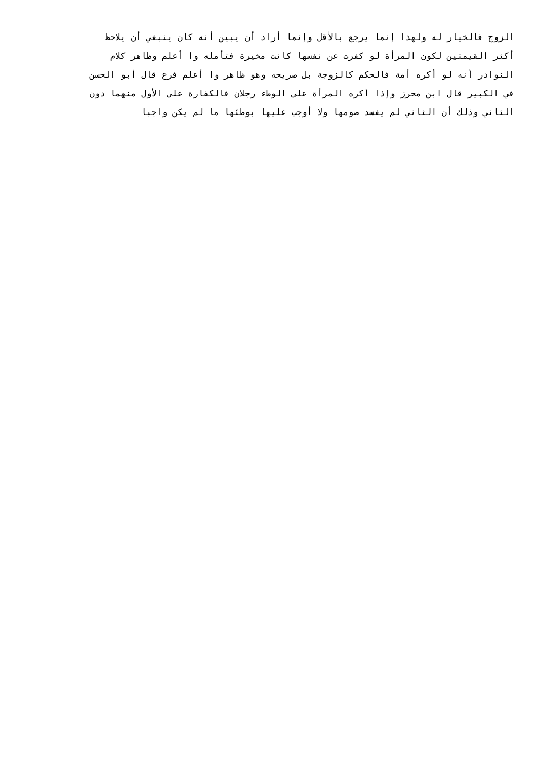الزوج فالخيار له ولهذا إنما يرجع بالأقل وإنما أراد أن يبين أنه كان ينبغي أن يلاحظ
أكثر القيمتين لكون المرأة لو كفرت عن نفسها كانت مخيرة فتأمله وا أعلم وظاهر كلام
النوادر أنه لو أكره أمة فالحكم كالزوجة بل صريحه وهو ظاهر وا أعلم فرع قال أبو الحسن
في الكبير قال ابن محرز وإذا أكره المرأة على الوطء رجلان فالكفارة على الأول منهما دون
الثاني وذلك أن الثاني لم يفسد صومها ولا أوجب عليها بوطئها ما لم يكن واجبا